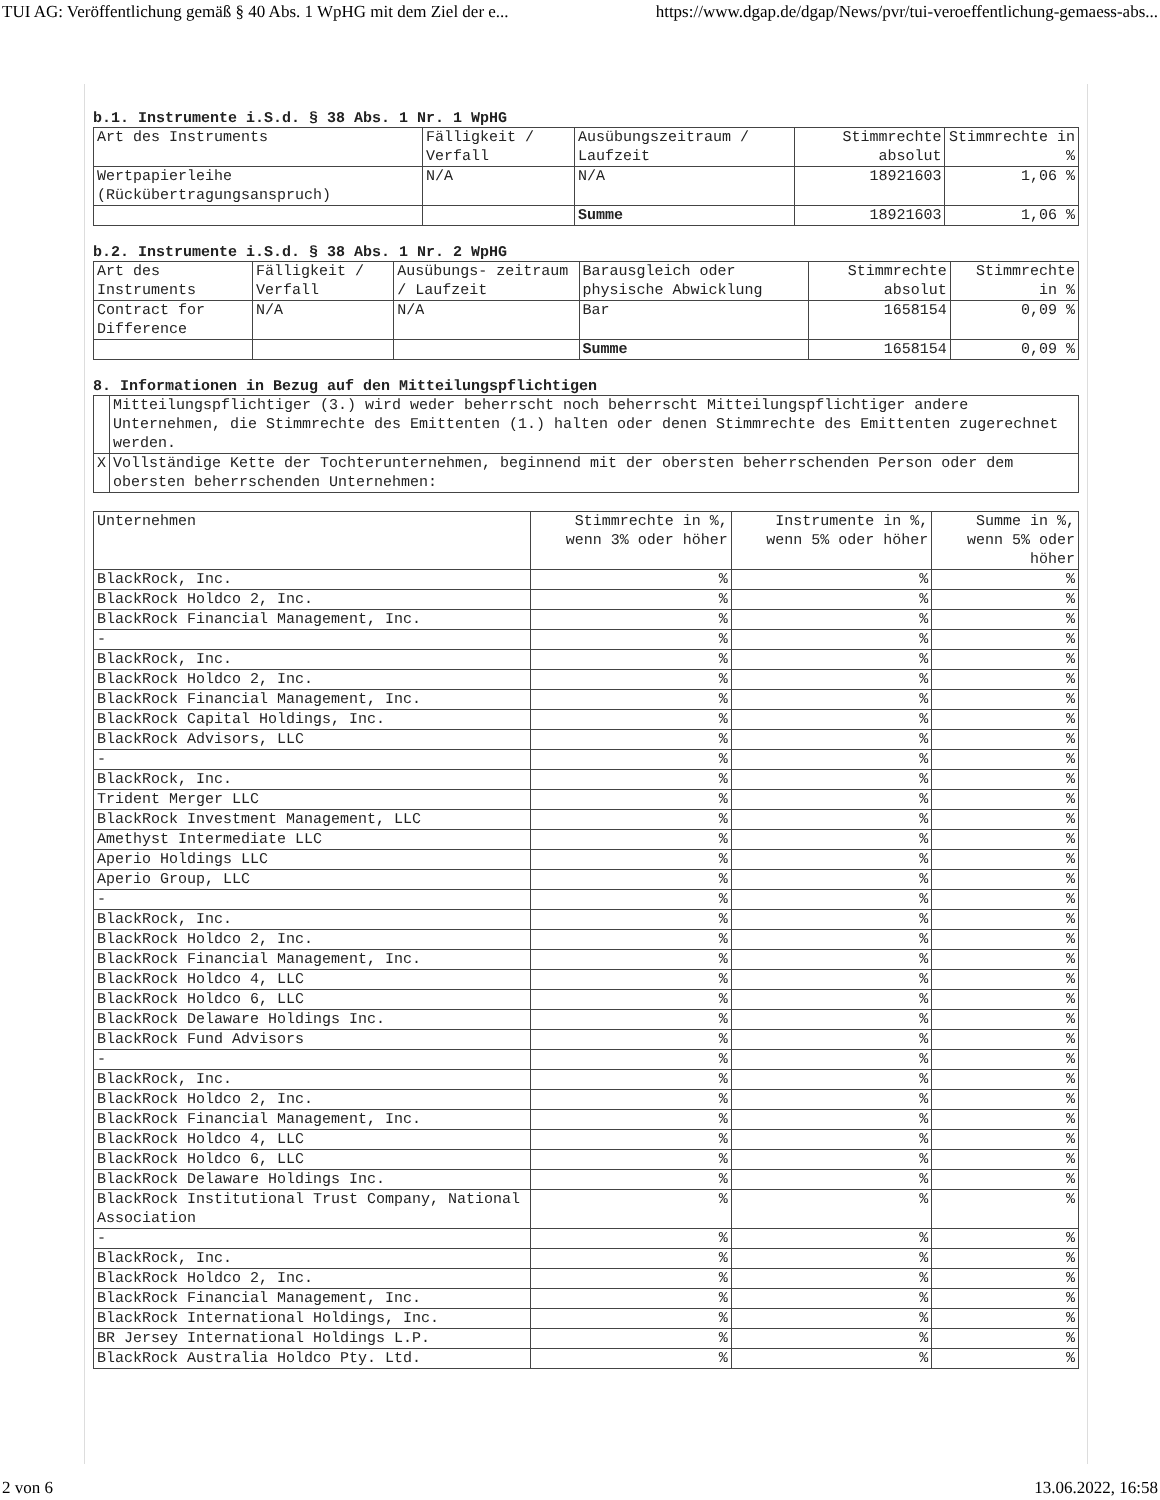TUI AG: Veröffentlichung gemäß § 40 Abs. 1 WpHG mit dem Ziel der e... https://www.dgap.de/dgap/News/pvr/tui-veroeffentlichung-gemaess-abs...
b.1. Instrumente i.S.d. § 38 Abs. 1 Nr. 1 WpHG
| Art des Instruments | Fälligkeit / Verfall | Ausübungszeitraum / Laufzeit | Stimmrechte absolut | Stimmrechte in % |
| --- | --- | --- | --- | --- |
| Wertpapierleihe (Rückübertragungsanspruch) | N/A | N/A | 18921603 | 1,06 % |
| | | Summe | 18921603 | 1,06 % |
b.2. Instrumente i.S.d. § 38 Abs. 1 Nr. 2 WpHG
| Art des Instruments | Fälligkeit / Verfall | Ausübungs- zeitraum / Laufzeit | Barausgleich oder physische Abwicklung | Stimmrechte absolut | Stimmrechte in % |
| --- | --- | --- | --- | --- | --- |
| Contract for Difference | N/A | N/A | Bar | 1658154 | 0,09 % |
| | | | Summe | 1658154 | 0,09 % |
8. Informationen in Bezug auf den Mitteilungspflichtigen
| | Mitteilungspflichtiger (3.) wird weder beherrscht noch beherrscht Mitteilungspflichtiger andere Unternehmen, die Stimmrechte des Emittenten (1.) halten oder denen Stimmrechte des Emittenten zugerechnet werden. |
| X | Vollständige Kette der Tochterunternehmen, beginnend mit der obersten beherrschenden Person oder dem obersten beherrschenden Unternehmen: |
| Unternehmen | Stimmrechte in %, wenn 3% oder höher | Instrumente in %, wenn 5% oder höher | Summe in %, wenn 5% oder höher |
| --- | --- | --- | --- |
| BlackRock, Inc. | % | % | % |
| BlackRock Holdco 2, Inc. | % | % | % |
| BlackRock Financial Management, Inc. | % | % | % |
| - | % | % | % |
| BlackRock, Inc. | % | % | % |
| BlackRock Holdco 2, Inc. | % | % | % |
| BlackRock Financial Management, Inc. | % | % | % |
| BlackRock Capital Holdings, Inc. | % | % | % |
| BlackRock Advisors, LLC | % | % | % |
| - | % | % | % |
| BlackRock, Inc. | % | % | % |
| Trident Merger LLC | % | % | % |
| BlackRock Investment Management, LLC | % | % | % |
| Amethyst Intermediate LLC | % | % | % |
| Aperio Holdings LLC | % | % | % |
| Aperio Group, LLC | % | % | % |
| - | % | % | % |
| BlackRock, Inc. | % | % | % |
| BlackRock Holdco 2, Inc. | % | % | % |
| BlackRock Financial Management, Inc. | % | % | % |
| BlackRock Holdco 4, LLC | % | % | % |
| BlackRock Holdco 6, LLC | % | % | % |
| BlackRock Delaware Holdings Inc. | % | % | % |
| BlackRock Fund Advisors | % | % | % |
| - | % | % | % |
| BlackRock, Inc. | % | % | % |
| BlackRock Holdco 2, Inc. | % | % | % |
| BlackRock Financial Management, Inc. | % | % | % |
| BlackRock Holdco 4, LLC | % | % | % |
| BlackRock Holdco 6, LLC | % | % | % |
| BlackRock Delaware Holdings Inc. | % | % | % |
| BlackRock Institutional Trust Company, National Association | % | % | % |
| - | % | % | % |
| BlackRock, Inc. | % | % | % |
| BlackRock Holdco 2, Inc. | % | % | % |
| BlackRock Financial Management, Inc. | % | % | % |
| BlackRock International Holdings, Inc. | % | % | % |
| BR Jersey International Holdings L.P. | % | % | % |
| BlackRock Australia Holdco Pty. Ltd. | % | % | % |
2 von 6 13.06.2022, 16:58